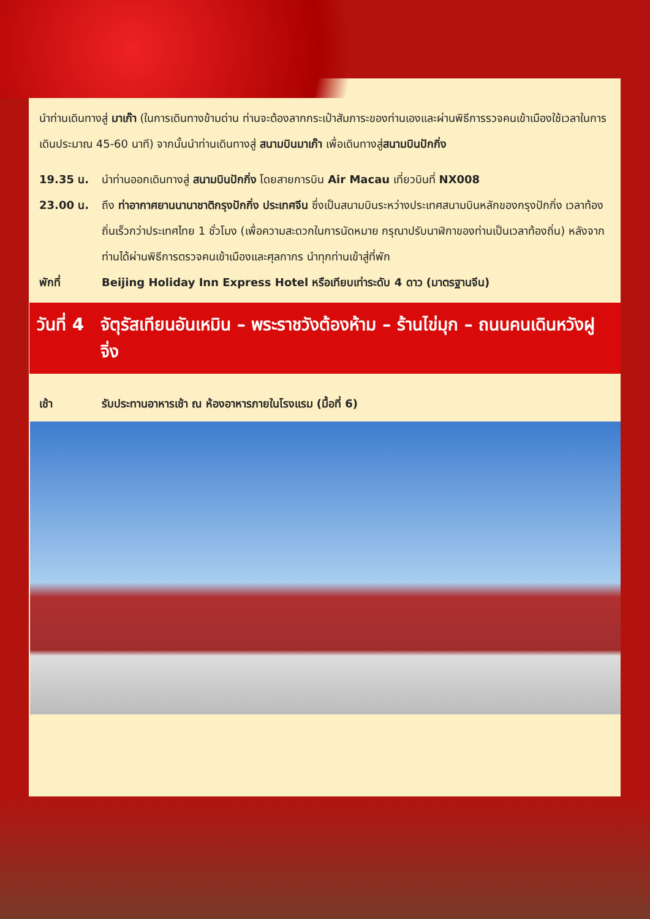นำท่านเดินทางสู่ มาเก๊า (ในการเดินทางข้ามด่าน ท่านจะต้องลากกระเป๋าสัมภาระของท่านเองและผ่านพิธีการรวจคนเข้าเมืองใช้เวลาในการเดินประมาณ 45-60 นาที) จากนั้นนำท่านเดินทางสู่ สนามบินมาเก๊า เพื่อเดินทางสู่สนามบินปักกิ่ง
19.35 น. นำท่านออกเดินทางสู่ สนามบินปักกิ่ง โดยสายการบิน Air Macau เที่ยวบินที่ NX008
23.00 น. ถึง ท่าอากาศยานนานาชาติกรุงปักกิ่ง ประเทศจีน ซึ่งเป็นสนามบินระหว่างประเทศสนามบินหลักของกรุงปักกิ่ง เวลาท้องถิ่นเร็วกว่าประเทศไทย 1 ชั่วโมง (เพื่อความสะดวกในการนัดหมาย กรุณาปรับนาฬิกาของท่านเป็นเวลาท้องถิ่น) หลังจากท่านได้ผ่านพิธีการตรวจคนเข้าเมืองและศุลกากร นำทุกท่านเข้าสู่ที่พัก
พักที่ Beijing Holiday Inn Express Hotel หรือเทียบเท่าระดับ 4 ดาว (มาตรฐานจีน)
วันที่ 4 จัตุรัสเทียนอันเหมิน – พระราชวังต้องห้าม – ร้านไข่มุก – ถนนคนเดินหวังฝูจิ่ง
เช้า รับประทานอาหารเช้า ณ ห้องอาหารภายในโรงแรม (มื้อที่ 6)